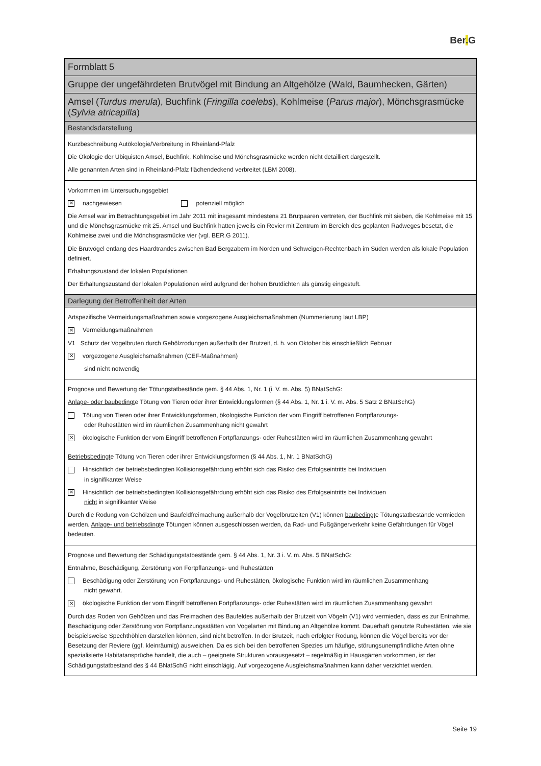Ber. G
| Formblatt 5 |
| Gruppe der ungefährdeten Brutvögel mit Bindung an Altgehölze (Wald, Baumhecken, Gärten) |
| Amsel ( Turdus merula ), Buchfink ( Fringilla coelebs ), Kohlmeise ( Parus major ), Mönchsgrasmücke ( Sylvia atricapilla ) |
| Bestandsdarstellung |
| Kurzbeschreibung Autökologie/Verbreitung in Rheinland-Pfalz Die Ökologie der Ubiquisten Amsel, Buchfink, Kohlmeise und Mönchsgrasmücke werden nicht detailliert dargestellt. Alle genannten Arten sind in Rheinland-Pfalz flächendeckend verbreitet (LBM 2008). |
| Vorkommen im Untersuchungsgebiet ✕ nachgewiesen potenziell möglich Die Amsel war im Betrachtungsgebiet im Jahr 2011 mit insgesamt mindestens 21 Brutpaaren vertreten, der Buchfink mit sieben, die Kohlmeise mit 15 und die Mönchsgrasmücke mit 25. Amsel und Buchfink hatten jeweils ein Revier mit Zentrum im Bereich des geplanten Radweges besetzt, die Kohlmeise zwei und die Mönchsgrasmücke vier (vgl. BER.G 2011). Die Brutvögel entlang des Haardtrandes zwischen Bad Bergzabern im Norden und Schweigen-Rechtenbach im Süden werden als lokale Population definiert. Erhaltungszustand der lokalen Populationen Der Erhaltungszustand der lokalen Populationen wird aufgrund der hohen Brutdichten als günstig eingestuft. |
| Darlegung der Betroffenheit der Arten |
| Artspezifische Vermeidungsmaßnahmen sowie vorgezogene Ausgleichsmaßnahmen (Nummerierung laut LBP) ✕ Vermeidungsmaßnahmen V1 Schutz der Vogelbruten durch Gehölzrodungen außerhalb der Brutzeit, d. h. von Oktober bis einschließlich Februar ✕ vorgezogene Ausgleichsmaßnahmen (CEF-Maßnahmen) sind nicht notwendig |
| Prognose und Bewertung der Tötungstatbestände gem. § 44 Abs. 1, Nr. 1 (i. V. m. Abs. 5) BNatSchG: Anlage- oder baubedingt e Tötung von Tieren oder ihrer Entwicklungsformen (§ 44 Abs. 1, Nr. 1 i. V. m. Abs. 5 Satz 2 BNatSchG) Tötung von Tieren oder ihrer Entwicklungsformen, ökologische Funktion der vom Eingriff betroffenen Fortpflanzungs- oder Ruhestätten wird im räumlichen Zusammenhang nicht gewahrt ✕ ökologische Funktion der vom Eingriff betroffenen Fortpflanzungs- oder Ruhestätten wird im räumlichen Zusammenhang gewahrt Betriebsbedingt e Tötung von Tieren oder ihrer Entwicklungsformen (§ 44 Abs. 1, Nr. 1 BNatSchG) Hinsichtlich der betriebsbedingten Kollisionsgefährdung erhöht sich das Risiko des Erfolgseintritts bei Individuen in signifikanter Weise ✕ Hinsichtlich der betriebsbedingten Kollisionsgefährdung erhöht sich das Risiko des Erfolgseintritts bei Individuen nicht in signifikanter Weise Durch die Rodung von Gehölzen und Baufeldfreimachung außerhalb der Vogelbrutzeiten (V1) können baubedingt e Tötungstatbestände vermieden werden. Anlage- und betriebsdingt e Tötungen können ausgeschlossen werden, da Rad- und Fußgängerverkehr keine Gefährdungen für Vögel bedeuten. |
| Prognose und Bewertung der Schädigungstatbestände gem. § 44 Abs. 1, Nr. 3 i. V. m. Abs. 5 BNatSchG: Entnahme, Beschädigung, Zerstörung von Fortpflanzungs- und Ruhestätten Beschädigung oder Zerstörung von Fortpflanzungs- und Ruhestätten, ökologische Funktion wird im räumlichen Zusammenhang nicht gewahrt. ✕ ökologische Funktion der vom Eingriff betroffenen Fortpflanzungs- oder Ruhestätten wird im räumlichen Zusammenhang gewahrt Durch das Roden von Gehölzen und das Freimachen des Baufeldes außerhalb der Brutzeit von Vögeln (V1) wird vermieden, dass es zur Entnahme, Beschädigung oder Zerstörung von Fortpflanzungsstätten von Vogelarten mit Bindung an Altgehölze kommt. Dauerhaft genutzte Ruhestätten, wie sie beispielsweise Spechthöhlen darstellen können, sind nicht betroffen. In der Brutzeit, nach erfolgter Rodung, können die Vögel bereits vor der Besetzung der Reviere (ggf. kleinräumig) ausweichen. Da es sich bei den betroffenen Spezies um häufige, störungsunempfindliche Arten ohne spezialisierte Habitatansprüche handelt, die auch – geeignete Strukturen vorausgesetzt – regelmäßig in Hausgärten vorkommen, ist der Schädigungstatbestand des § 44 BNatSchG nicht einschlägig. Auf vorgezogene Ausgleichsmaßnahmen kann daher verzichtet werden. |
Seite 19